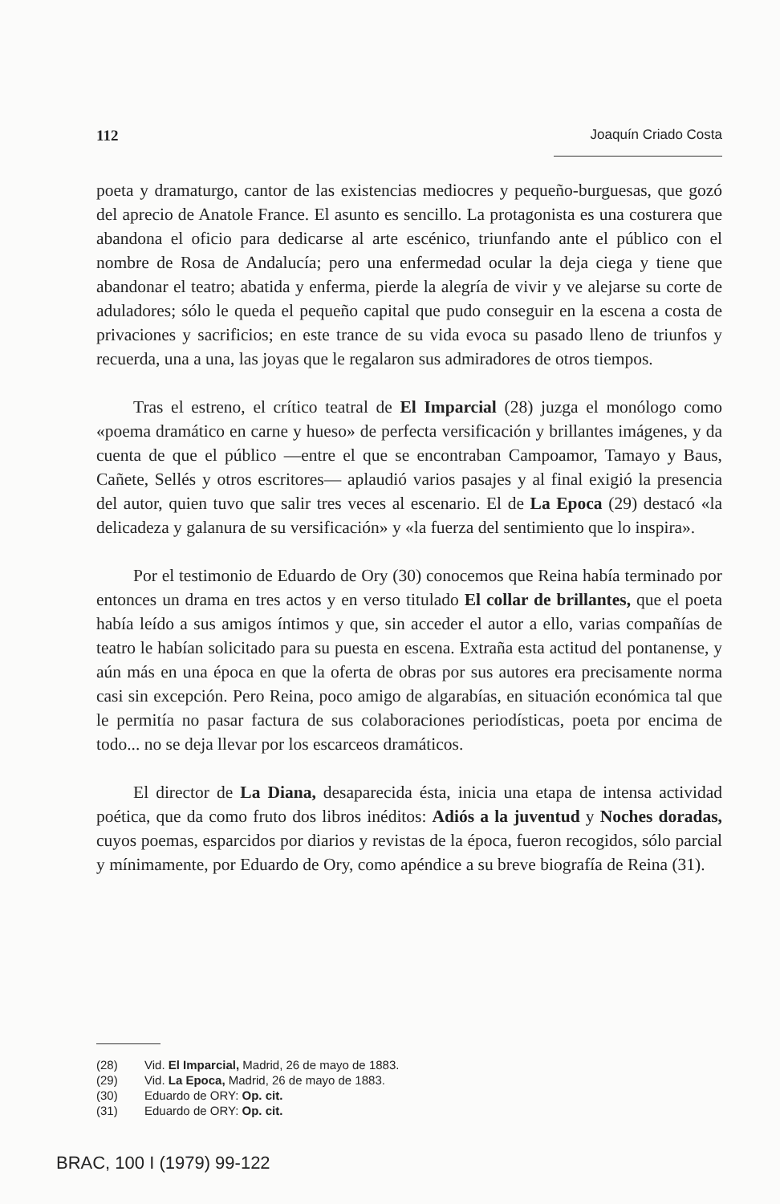112 Joaquín Criado Costa
poeta y dramaturgo, cantor de las existencias mediocres y pequeño-burguesas, que gozó del aprecio de Anatole France. El asunto es sencillo. La protagonista es una costurera que abandona el oficio para dedicarse al arte escénico, triunfando ante el público con el nombre de Rosa de Andalucía; pero una enfermedad ocular la deja ciega y tiene que abandonar el teatro; abatida y enferma, pierde la alegría de vivir y ve alejarse su corte de aduladores; sólo le queda el pequeño capital que pudo conseguir en la escena a costa de privaciones y sacrificios; en este trance de su vida evoca su pasado lleno de triunfos y recuerda, una a una, las joyas que le regalaron sus admiradores de otros tiempos.
Tras el estreno, el crítico teatral de El Imparcial (28) juzga el monólogo como «poema dramático en carne y hueso» de perfecta versificación y brillantes imágenes, y da cuenta de que el público —entre el que se encontraban Campoamor, Tamayo y Baus, Cañete, Sellés y otros escritores— aplaudió varios pasajes y al final exigió la presencia del autor, quien tuvo que salir tres veces al escenario. El de La Epoca (29) destacó «la delicadeza y galanura de su versificación» y «la fuerza del sentimiento que lo inspira».
Por el testimonio de Eduardo de Ory (30) conocemos que Reina había terminado por entonces un drama en tres actos y en verso titulado El collar de brillantes, que el poeta había leído a sus amigos íntimos y que, sin acceder el autor a ello, varias compañías de teatro le habían solicitado para su puesta en escena. Extraña esta actitud del pontanense, y aún más en una época en que la oferta de obras por sus autores era precisamente norma casi sin excepción. Pero Reina, poco amigo de algarabías, en situación económica tal que le permitía no pasar factura de sus colaboraciones periodísticas, poeta por encima de todo... no se deja llevar por los escarceos dramáticos.
El director de La Diana, desaparecida ésta, inicia una etapa de intensa actividad poética, que da como fruto dos libros inéditos: Adiós a la juventud y Noches doradas, cuyos poemas, esparcidos por diarios y revistas de la época, fueron recogidos, sólo parcial y mínimamente, por Eduardo de Ory, como apéndice a su breve biografía de Reina (31).
(28) Vid. El Imparcial, Madrid, 26 de mayo de 1883.
(29) Vid. La Epoca, Madrid, 26 de mayo de 1883.
(30) Eduardo de ORY: Op. cit.
(31) Eduardo de ORY: Op. cit.
BRAC, 100 I (1979) 99-122